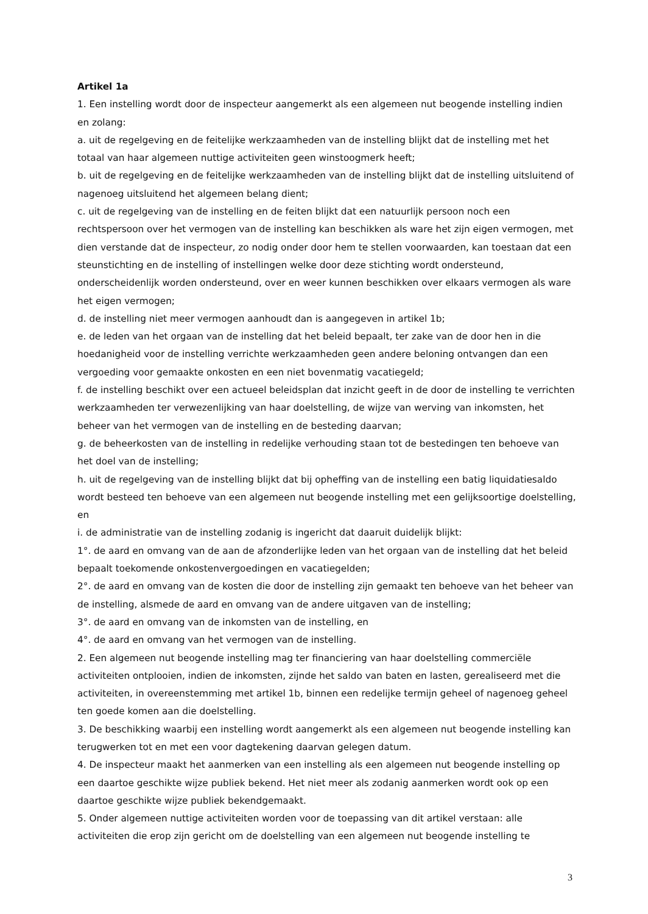Artikel 1a
1. Een instelling wordt door de inspecteur aangemerkt als een algemeen nut beogende instelling indien en zolang:
a. uit de regelgeving en de feitelijke werkzaamheden van de instelling blijkt dat de instelling met het totaal van haar algemeen nuttige activiteiten geen winstoogmerk heeft;
b. uit de regelgeving en de feitelijke werkzaamheden van de instelling blijkt dat de instelling uitsluitend of nagenoeg uitsluitend het algemeen belang dient;
c. uit de regelgeving van de instelling en de feiten blijkt dat een natuurlijk persoon noch een rechtspersoon over het vermogen van de instelling kan beschikken als ware het zijn eigen vermogen, met dien verstande dat de inspecteur, zo nodig onder door hem te stellen voorwaarden, kan toestaan dat een steunstichting en de instelling of instellingen welke door deze stichting wordt ondersteund, onderscheidenlijk worden ondersteund, over en weer kunnen beschikken over elkaars vermogen als ware het eigen vermogen;
d. de instelling niet meer vermogen aanhoudt dan is aangegeven in artikel 1b;
e. de leden van het orgaan van de instelling dat het beleid bepaalt, ter zake van de door hen in die hoedanigheid voor de instelling verrichte werkzaamheden geen andere beloning ontvangen dan een vergoeding voor gemaakte onkosten en een niet bovenmatig vacatiegeld;
f. de instelling beschikt over een actueel beleidsplan dat inzicht geeft in de door de instelling te verrichten werkzaamheden ter verwezenlijking van haar doelstelling, de wijze van werving van inkomsten, het beheer van het vermogen van de instelling en de besteding daarvan;
g. de beheerkosten van de instelling in redelijke verhouding staan tot de bestedingen ten behoeve van het doel van de instelling;
h. uit de regelgeving van de instelling blijkt dat bij opheffing van de instelling een batig liquidatiesaldo wordt besteed ten behoeve van een algemeen nut beogende instelling met een gelijksoortige doelstelling, en
i. de administratie van de instelling zodanig is ingericht dat daaruit duidelijk blijkt:
1°. de aard en omvang van de aan de afzonderlijke leden van het orgaan van de instelling dat het beleid bepaalt toekomende onkostenvergoedingen en vacatiegelden;
2°. de aard en omvang van de kosten die door de instelling zijn gemaakt ten behoeve van het beheer van de instelling, alsmede de aard en omvang van de andere uitgaven van de instelling;
3°. de aard en omvang van de inkomsten van de instelling, en
4°. de aard en omvang van het vermogen van de instelling.
2. Een algemeen nut beogende instelling mag ter financiering van haar doelstelling commerciële activiteiten ontplooien, indien de inkomsten, zijnde het saldo van baten en lasten, gerealiseerd met die activiteiten, in overeenstemming met artikel 1b, binnen een redelijke termijn geheel of nagenoeg geheel ten goede komen aan die doelstelling.
3. De beschikking waarbij een instelling wordt aangemerkt als een algemeen nut beogende instelling kan terugwerken tot en met een voor dagtekening daarvan gelegen datum.
4. De inspecteur maakt het aanmerken van een instelling als een algemeen nut beogende instelling op een daartoe geschikte wijze publiek bekend. Het niet meer als zodanig aanmerken wordt ook op een daartoe geschikte wijze publiek bekendgemaakt.
5. Onder algemeen nuttige activiteiten worden voor de toepassing van dit artikel verstaan: alle activiteiten die erop zijn gericht om de doelstelling van een algemeen nut beogende instelling te
3